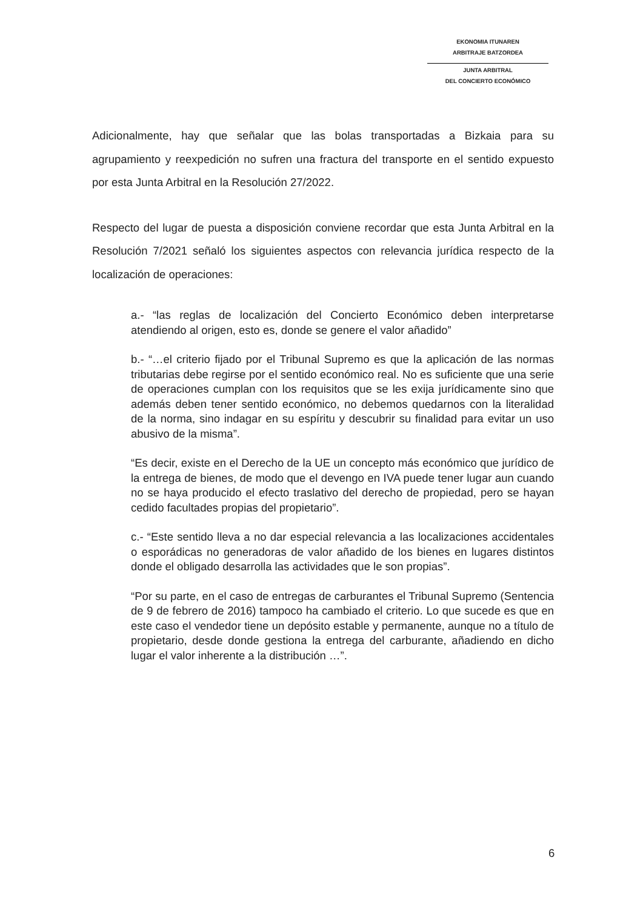EKONOMIA ITUNAREN
ARBITRAJE BATZORDEA
JUNTA ARBITRAL
DEL CONCIERTO ECONÓMICO
Adicionalmente, hay que señalar que las bolas transportadas a Bizkaia para su agrupamiento y reexpedición no sufren una fractura del transporte en el sentido expuesto por esta Junta Arbitral en la Resolución 27/2022.
Respecto del lugar de puesta a disposición conviene recordar que esta Junta Arbitral en la Resolución 7/2021 señaló los siguientes aspectos con relevancia jurídica respecto de la localización de operaciones:
a.- “las reglas de localización del Concierto Económico deben interpretarse atendiendo al origen, esto es, donde se genere el valor añadido”
b.- “…el criterio fijado por el Tribunal Supremo es que la aplicación de las normas tributarias debe regirse por el sentido económico real. No es suficiente que una serie de operaciones cumplan con los requisitos que se les exija jurídicamente sino que además deben tener sentido económico, no debemos quedarnos con la literalidad de la norma, sino indagar en su espíritu y descubrir su finalidad para evitar un uso abusivo de la misma”.
“Es decir, existe en el Derecho de la UE un concepto más económico que jurídico de la entrega de bienes, de modo que el devengo en IVA puede tener lugar aun cuando no se haya producido el efecto traslativo del derecho de propiedad, pero se hayan cedido facultades propias del propietario”.
c.- “Este sentido lleva a no dar especial relevancia a las localizaciones accidentales o esporádicas no generadoras de valor añadido de los bienes en lugares distintos donde el obligado desarrolla las actividades que le son propias”.
“Por su parte, en el caso de entregas de carburantes el Tribunal Supremo (Sentencia de 9 de febrero de 2016) tampoco ha cambiado el criterio. Lo que sucede es que en este caso el vendedor tiene un depósito estable y permanente, aunque no a título de propietario, desde donde gestiona la entrega del carburante, añadiendo en dicho lugar el valor inherente a la distribución …”.
6